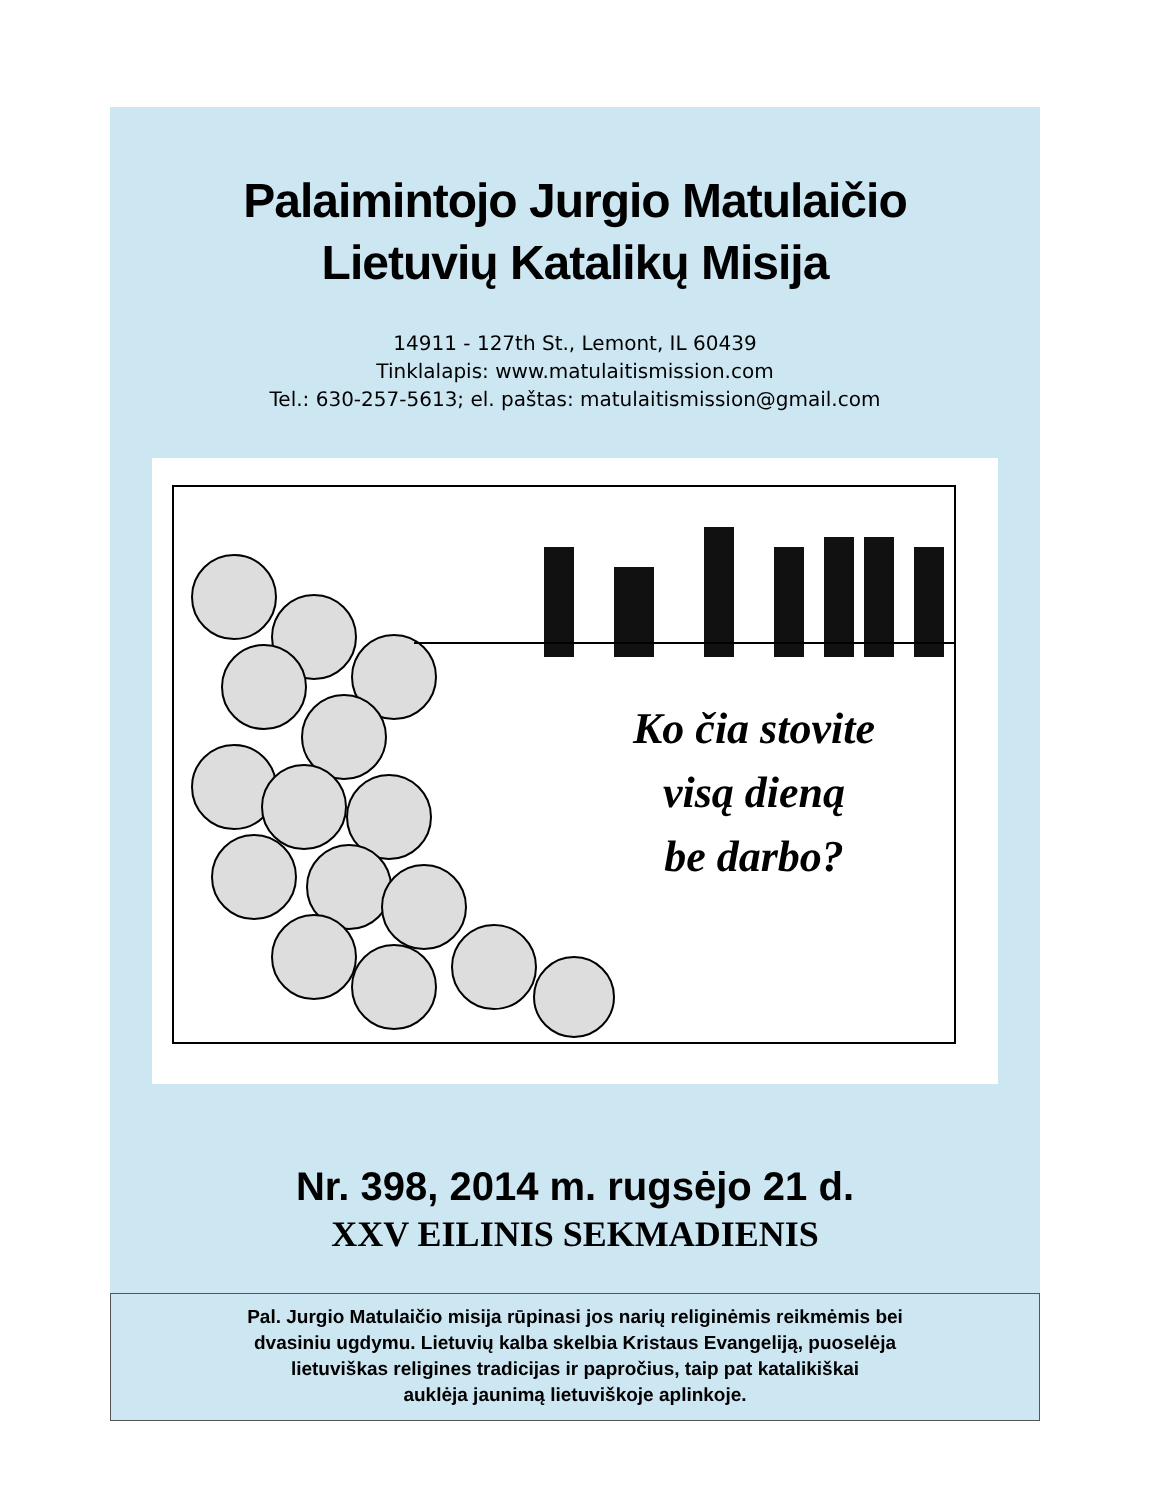Palaimintojo Jurgio Matulaičio
Lietuvių Katalikų Misija
14911 - 127th St., Lemont, IL 60439
Tinklalapis: www.matulaitismission.com
Tel.: 630-257-5613; el. paštas: matulaitismission@gmail.com
Ko čia stovite
visą dieną
be darbo?
Nr. 398, 2014 m. rugsėjo 21 d.
XXV EILINIS SEKMADIENIS
Pal. Jurgio Matulaičio misija rūpinasi jos narių religinėmis reikmėmis bei
dvasiniu ugdymu. Lietuvių kalba skelbia Kristaus Evangeliją, puoselėja
lietuviškas religines tradicijas ir papročius, taip pat katalikiškai
auklėja jaunimą lietuviškoje aplinkoje.